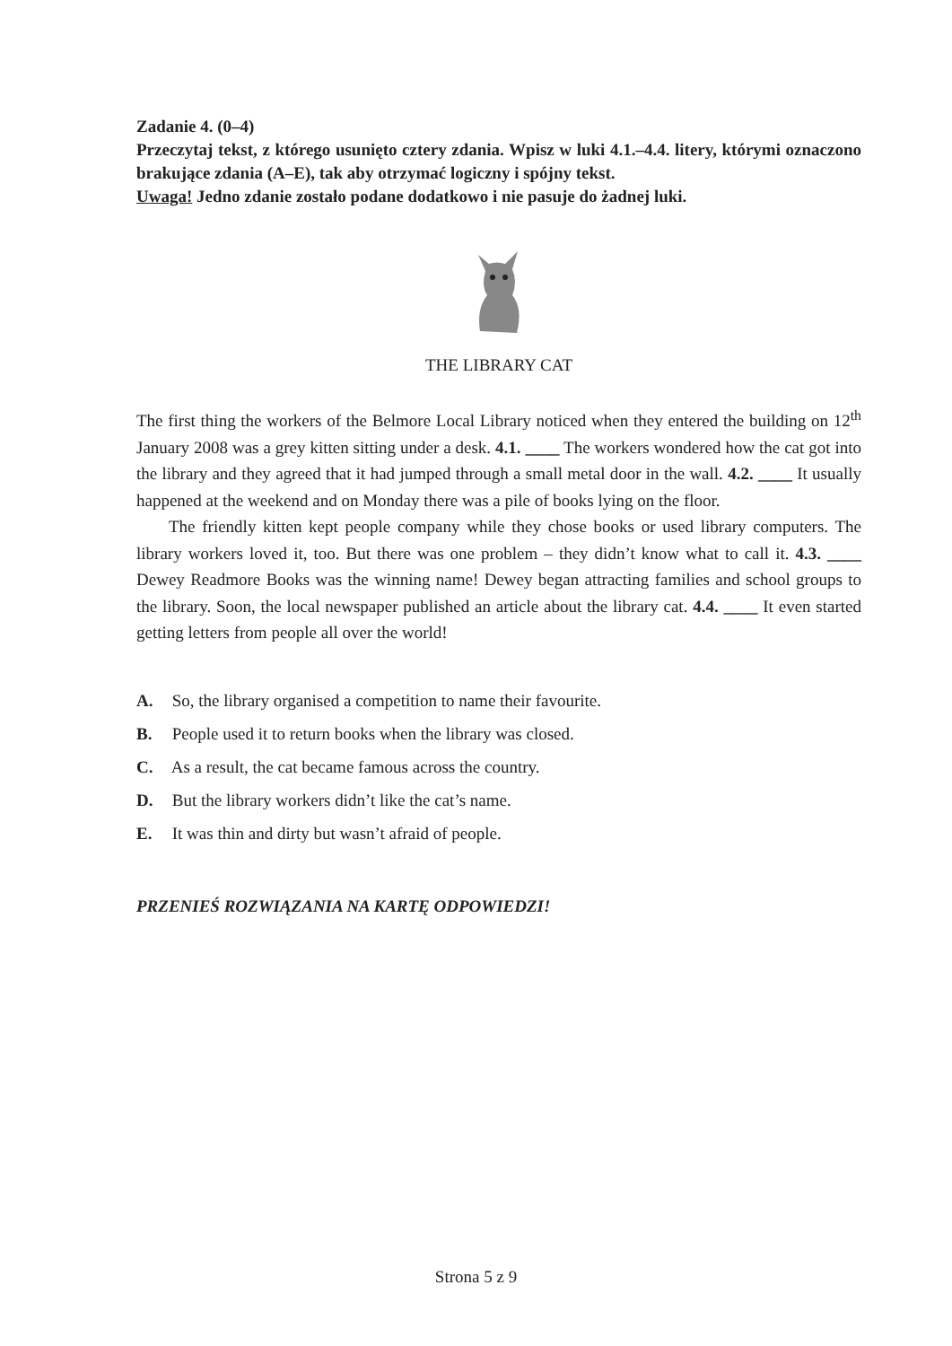Zadanie 4. (0–4)
Przeczytaj tekst, z którego usunięto cztery zdania. Wpisz w luki 4.1.–4.4. litery, którymi oznaczono brakujące zdania (A–E), tak aby otrzymać logiczny i spójny tekst.
Uwaga! Jedno zdanie zostało podane dodatkowo i nie pasuje do żadnej luki.
THE LIBRARY CAT
The first thing the workers of the Belmore Local Library noticed when they entered the building on 12<sup>th</sup> January 2008 was a grey kitten sitting under a desk. 4.1. ____ The workers wondered how the cat got into the library and they agreed that it had jumped through a small metal door in the wall. 4.2. ____ It usually happened at the weekend and on Monday there was a pile of books lying on the floor.
The friendly kitten kept people company while they chose books or used library computers. The library workers loved it, too. But there was one problem – they didn’t know what to call it. 4.3. ____ Dewey Readmore Books was the winning name! Dewey began attracting families and school groups to the library. Soon, the local newspaper published an article about the library cat. 4.4. ____ It even started getting letters from people all over the world!
A. So, the library organised a competition to name their favourite.
B. People used it to return books when the library was closed.
C. As a result, the cat became famous across the country.
D. But the library workers didn’t like the cat’s name.
E. It was thin and dirty but wasn’t afraid of people.
PRZENIEŚ ROZWIĄZANIA NA KARTĘ ODPOWIEDZI!
Strona 5 z 9